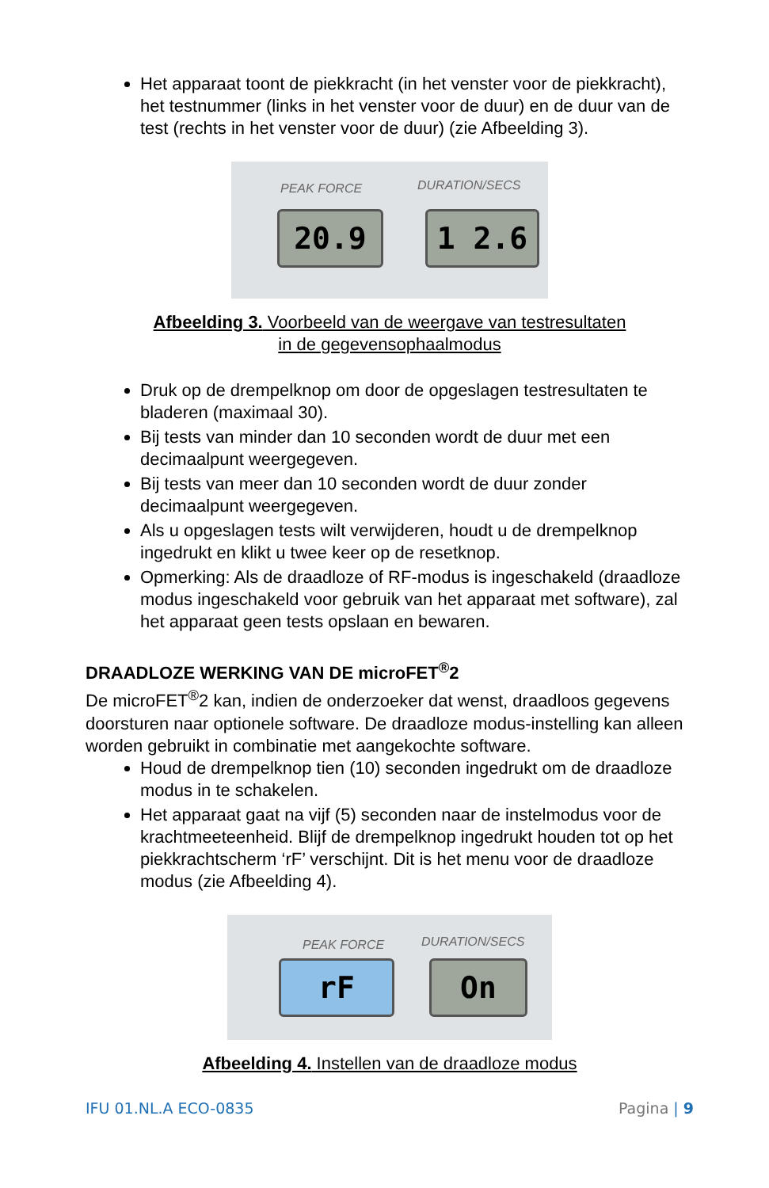Het apparaat toont de piekkracht (in het venster voor de piekkracht), het testnummer (links in het venster voor de duur) en de duur van de test (rechts in het venster voor de duur) (zie Afbeelding 3).
PEAK FORCE DURATION/SECS
20.9 1 2.6
Afbeelding 3. Voorbeeld van de weergave van testresultaten
in de gegevensophaalmodus
Druk op de drempelknop om door de opgeslagen testresultaten te bladeren (maximaal 30).
Bij tests van minder dan 10 seconden wordt de duur met een decimaalpunt weergegeven.
Bij tests van meer dan 10 seconden wordt de duur zonder decimaalpunt weergegeven.
Als u opgeslagen tests wilt verwijderen, houdt u de drempelknop ingedrukt en klikt u twee keer op de resetknop.
Opmerking: Als de draadloze of RF-modus is ingeschakeld (draadloze modus ingeschakeld voor gebruik van het apparaat met software), zal het apparaat geen tests opslaan en bewaren.
DRAADLOZE WERKING VAN DE microFET<sup>®</sup>2
De microFET<sup>®</sup>2 kan, indien de onderzoeker dat wenst, draadloos gegevens doorsturen naar optionele software. De draadloze modus-instelling kan alleen worden gebruikt in combinatie met aangekochte software.
Houd de drempelknop tien (10) seconden ingedrukt om de draadloze modus in te schakelen.
Het apparaat gaat na vijf (5) seconden naar de instelmodus voor de krachtmeeteenheid. Blijf de drempelknop ingedrukt houden tot op het piekkrachtscherm ‘rF’ verschijnt. Dit is het menu voor de draadloze modus (zie Afbeelding 4).
PEAK FORCE DURATION/SECS
rF On
Afbeelding 4. Instellen van de draadloze modus
IFU 01.NL.A ECO-0835 Pagina | 9